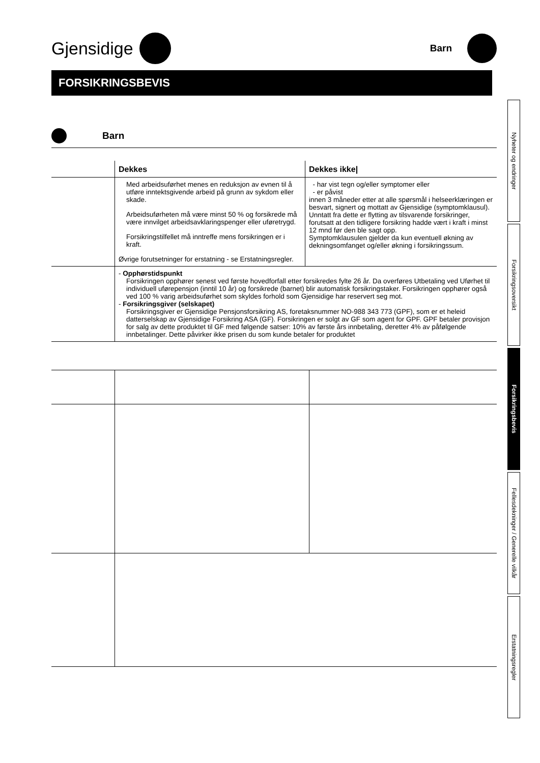Gjensidige
Barn
FORSIKRINGSBEVIS
Barn
| | Dekkes | Dekkes ikke/ |
| --- | --- | --- |
| | Med arbeidsuførhet menes en reduksjon av evnen til å utføre inntektsgivende arbeid på grunn av sykdom eller skade. Arbeidsuførheten må være minst 50 % og forsikrede må være innvilget arbeidsavklaringspenger eller uføretrygd. Forsikringstilfellet må inntreffe mens forsikringen er i kraft. Øvrige forutsetninger for erstatning - se Erstatningsregler. | - har vist tegn og/eller symptomer eller - er påvist innen 3 måneder etter at alle spørsmål i helseerklæringen er besvart, signert og mottatt av Gjensidige (symptomklausul). Unntatt fra dette er flytting av tilsvarende forsikringer, forutsatt at den tidligere forsikring hadde vært i kraft i minst 12 mnd før den ble sagt opp. Symptomklausulen gjelder da kun eventuell økning av dekningsomfanget og/eller økning i forsikringssum. |
| | - Opphørstidspunkt Forsikringen opphører senest ved første hovedforfall etter forsikredes fylte 26 år. Da overføres Utbetaling ved Uførhet til individuell uførepensjon (inntil 10 år) og forsikrede (barnet) blir automatisk forsikringstaker. Forsikringen opphører også ved 100 % varig arbeidsuførhet som skyldes forhold som Gjensidige har reservert seg mot. - Forsikringsgiver (selskapet) Forsikringsgiver er Gjensidige Pensjonsforsikring AS, foretaksnummer NO-988 343 773 (GPF), som er et heleid datterselskap av Gjensidige Forsikring ASA (GF). Forsikringen er solgt av GF som agent for GPF. GPF betaler provisjon for salg av dette produktet til GF med følgende satser: 10% av første års innbetaling, deretter 4% av påfølgende innbetalinger. Dette påvirker ikke prisen du som kunde betaler for produktet | |
Nyheter og endringer
Forsikringsoversikt
Forsikringsbevis
Fellesdekninger / Generelle vilkår
Erstatningsregler